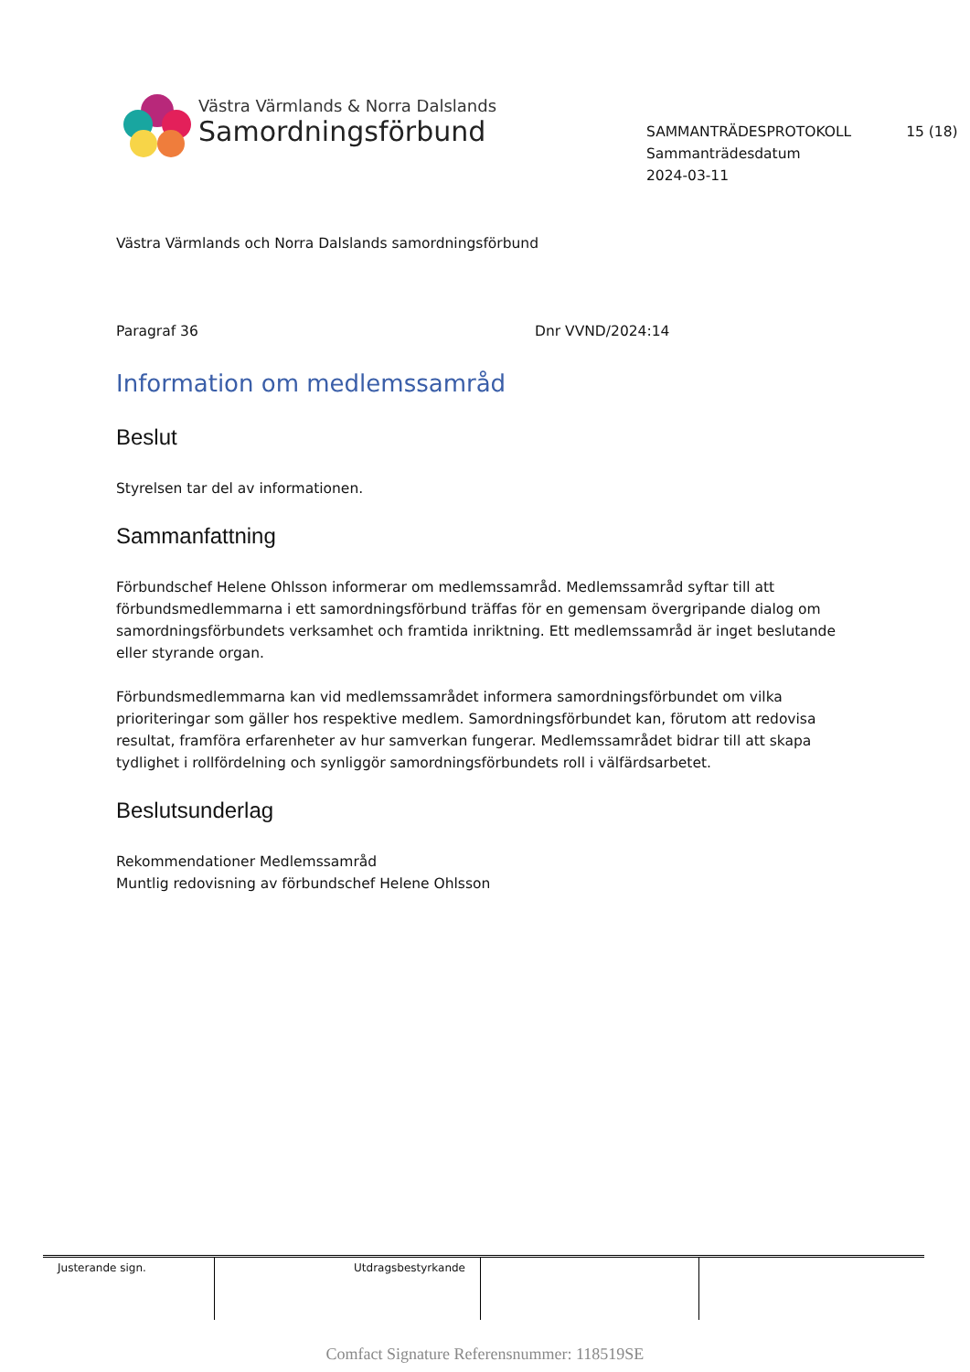Västra Värmlands & Norra Dalslands
Samordningsförbund
SAMMANTRÄDESPROTOKOLL 15 (18)
Sammanträdesdatum
2024-03-11
Västra Värmlands och Norra Dalslands samordningsförbund
Paragraf 36 Dnr VVND/2024:14
Information om medlemssamråd
Beslut
Styrelsen tar del av informationen.
Sammanfattning
Förbundschef Helene Ohlsson informerar om medlemssamråd. Medlemssamråd syftar till att förbundsmedlemmarna i ett samordningsförbund träffas för en gemensam övergripande dialog om samordningsförbundets verksamhet och framtida inriktning. Ett medlemssamråd är inget beslutande eller styrande organ.
Förbundsmedlemmarna kan vid medlemssamrådet informera samordningsförbundet om vilka prioriteringar som gäller hos respektive medlem. Samordningsförbundet kan, förutom att redovisa resultat, framföra erfarenheter av hur samverkan fungerar. Medlemssamrådet bidrar till att skapa tydlighet i rollfördelning och synliggör samordningsförbundets roll i välfärdsarbetet.
Beslutsunderlag
Rekommendationer Medlemssamråd
Muntlig redovisning av förbundschef Helene Ohlsson
| Justerande sign. | Utdragsbestyrkande | | |
Comfact Signature Referensnummer: 118519SE